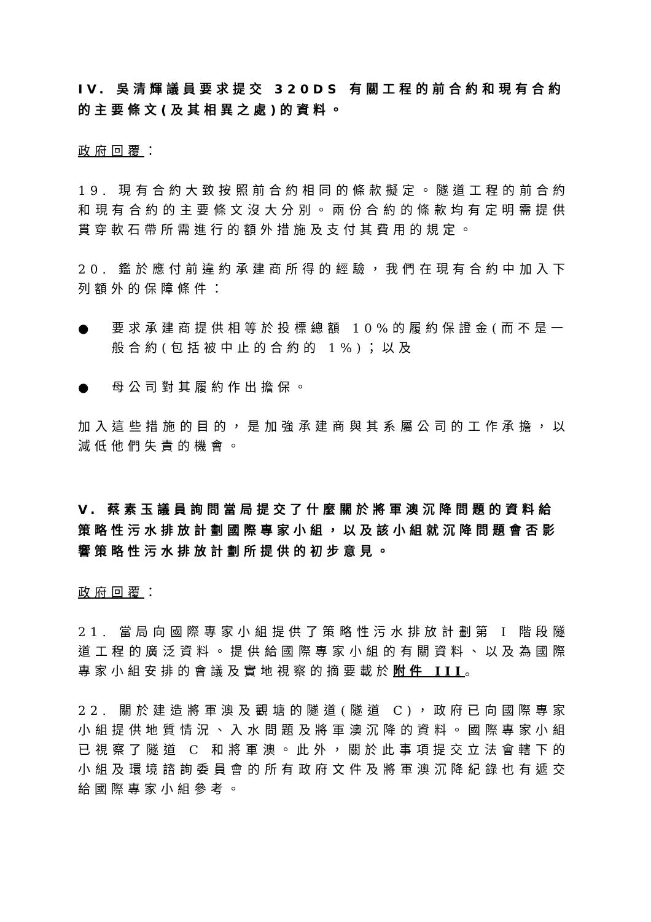IV. 吳清輝議員要求提交 320DS 有關工程的前合約和現有合約的主要條文(及其相異之處)的資料。
政府回覆：
19. 現有合約大致按照前合約相同的條款擬定。隧道工程的前合約和現有合約的主要條文沒大分別。兩份合約的條款均有定明需提供貫穿軟石帶所需進行的額外措施及支付其費用的規定。
20. 鑑於應付前違約承建商所得的經驗，我們在現有合約中加入下列額外的保障條件：
● 要求承建商提供相等於投標總額 10%的履約保證金(而不是一般合約(包括被中止的合約的 1%)；以及
● 母公司對其履約作出擔保。
加入這些措施的目的，是加強承建商與其系屬公司的工作承擔，以減低他們失責的機會。
V. 蔡素玉議員詢問當局提交了什麼關於將軍澳沉降問題的資料給策略性污水排放計劃國際專家小組，以及該小組就沉降問題會否影響策略性污水排放計劃所提供的初步意見。
政府回覆：
21. 當局向國際專家小組提供了策略性污水排放計劃第 I 階段隧道工程的廣泛資料。提供給國際專家小組的有關資料、以及為國際專家小組安排的會議及實地視察的摘要載於附件 III。
22. 關於建造將軍澳及觀塘的隧道(隧道 C)，政府已向國際專家小組提供地質情況、入水問題及將軍澳沉降的資料。國際專家小組已視察了隧道 C 和將軍澳。此外，關於此事項提交立法會轄下的小組及環境諮詢委員會的所有政府文件及將軍澳沉降紀錄也有遞交給國際專家小組參考。